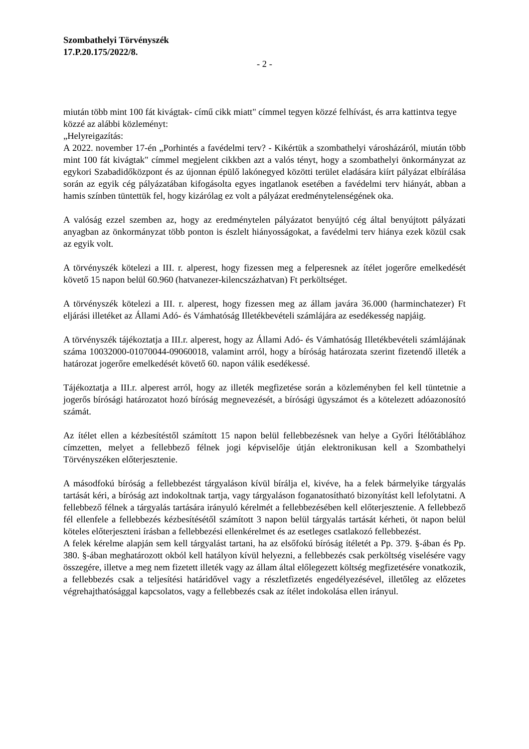Szombathelyi Törvényszék
17.P.20.175/2022/8.
- 2 -
miután több mint 100 fát kivágtak- című cikk miatt" címmel tegyen közzé felhívást, és arra kattintva tegye
közzé az alábbi közleményt:
„Helyreigazítás:
A 2022. november 17-én „Porhintés a favédelmi terv? - Kikértük a szombathelyi városházáról, miután több mint 100 fát kivágtak" címmel megjelent cikkben azt a valós tényt, hogy a szombathelyi önkormányzat az egykori Szabadidőközpont és az újonnan épülő lakónegyed közötti terület eladására kiírt pályázat elbírálása során az egyik cég pályázatában kifogásolta egyes ingatlanok esetében a favédelmi terv hiányát, abban a hamis színben tüntettük fel, hogy kizárólag ez volt a pályázat eredménytelenségének oka.
A valóság ezzel szemben az, hogy az eredménytelen pályázatot benyújtó cég által benyújtott pályázati anyagban az önkormányzat több ponton is észlelt hiányosságokat, a favédelmi terv hiánya ezek közül csak az egyik volt.
A törvényszék kötelezi a III. r. alperest, hogy fizessen meg a felperesnek az ítélet jogerőre emelkedését követő 15 napon belül 60.960 (hatvanezer-kilencszázhatvan) Ft perköltséget.
A törvényszék kötelezi a III. r. alperest, hogy fizessen meg az állam javára 36.000 (harminchatezer) Ft eljárási illetéket az Állami Adó- és Vámhatóság Illetékbevételi számlájára az esedékesség napjáig.
A törvényszék tájékoztatja a III.r. alperest, hogy az Állami Adó- és Vámhatóság Illetékbevételi számlájának száma 10032000-01070044-09060018, valamint arról, hogy a bíróság határozata szerint fizetendő illeték a határozat jogerőre emelkedését követő 60. napon válik esedékessé.
Tájékoztatja a III.r. alperest arról, hogy az illeték megfizetése során a közleményben fel kell tüntetnie a jogerős bírósági határozatot hozó bíróság megnevezését, a bírósági ügyszámot és a kötelezett adóazonosító számát.
Az ítélet ellen a kézbesítéstől számított 15 napon belül fellebbezésnek van helye a Győri Ítélőtáblához címzetten, melyet a fellebbező félnek jogi képviselője útján elektronikusan kell a Szombathelyi Törvényszéken előterjesztenie.
A másodfokú bíróság a fellebbezést tárgyaláson kívül bírálja el, kivéve, ha a felek bármelyike tárgyalás tartását kéri, a bíróság azt indokoltnak tartja, vagy tárgyaláson foganatosítható bizonyítást kell lefolytatni. A fellebbező félnek a tárgyalás tartására irányuló kérelmét a fellebbezésében kell előterjesztenie. A fellebbező fél ellenfele a fellebbezés kézbesítésétől számított 3 napon belül tárgyalás tartását kérheti, öt napon belül köteles előterjeszteni írásban a fellebbezési ellenkérelmet és az esetleges csatlakozó fellebbezést.
A felek kérelme alapján sem kell tárgyalást tartani, ha az elsőfokú bíróság ítéletét a Pp. 379. §-ában és Pp. 380. §-ában meghatározott okból kell hatályon kívül helyezni, a fellebbezés csak perköltség viselésére vagy összegére, illetve a meg nem fizetett illeték vagy az állam által előlegezett költség megfizetésére vonatkozik, a fellebbezés csak a teljesítési határidővel vagy a részletfizetés engedélyezésével, illetőleg az előzetes végrehajthatósággal kapcsolatos, vagy a fellebbezés csak az ítélet indokolása ellen irányul.